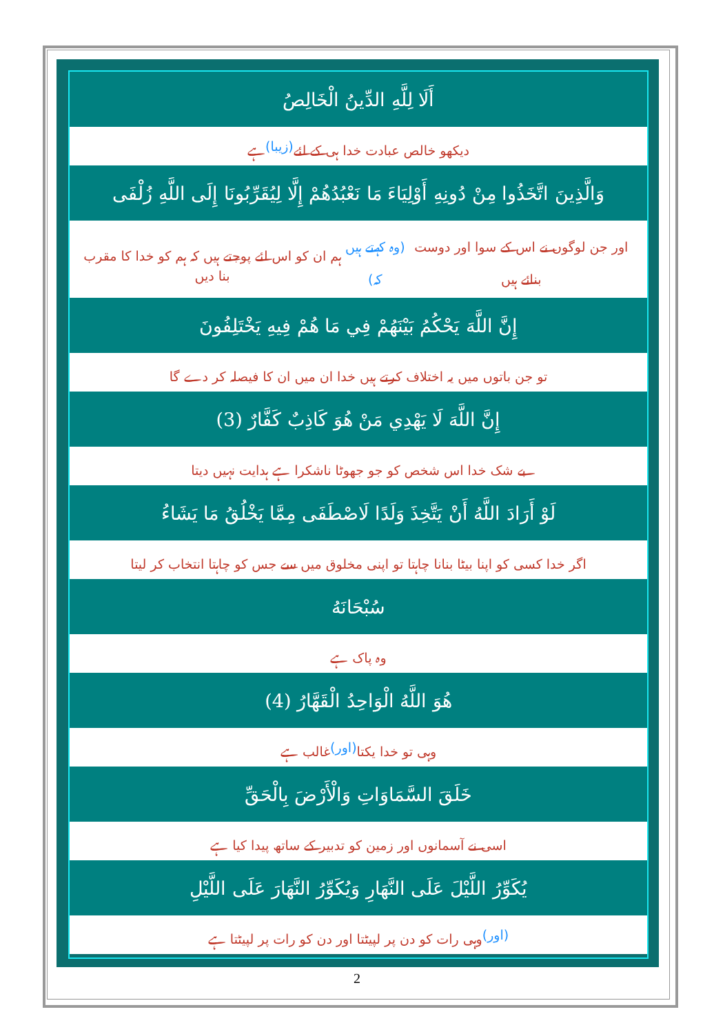أَلَا لِلَّهِ الدِّينُ الْخَالِصُ
دیکھو خالص عبادت خدا ہی کے لئے (زیبا) ہے
وَالَّذِينَ اتَّخَذُوا مِنْ دُونِهِ أَوْلِيَاءَ مَا نَعْبُدُهُمْ إِلَّا لِيُقَرِّبُونَا إِلَى اللَّهِ زُلْفَى
اور جن لوگوں نے اس کے سوا اور دوست بنائے ہیں (وہ کہتے ہیں کہ) ہم ان کو اس لئے پوجتے ہیں کہ ہم کو خدا کا مقرب بنا دیں
إِنَّ اللَّهَ يَحْكُمُ بَيْنَهُمْ فِي مَا هُمْ فِيهِ يَخْتَلِفُونَ
تو جن باتوں میں یہ اختلاف کرتے ہیں خدا ان میں ان کا فیصلہ کر دے گا
إِنَّ اللَّهَ لَا يَهْدِي مَنْ هُوَ كَاذِبٌ كَفَّارٌ (3)
بے شک خدا اس شخص کو جو جھوٹا ناشکرا ہے ہدایت نہیں دیتا
لَوْ أَرَادَ اللَّهُ أَنْ يَتَّخِذَ وَلَدًا لَاصْطَفَى مِمَّا يَخْلُقُ مَا يَشَاءُ
اگر خدا کسی کو اپنا بیٹا بنانا چاہتا تو اپنی مخلوق میں سے جس کو چاہتا انتخاب کر لیتا
سُبْحَانَهُ
وہ پاک ہے
هُوَ اللَّهُ الْوَاحِدُ الْقَهَّارُ (4)
وہی تو خدا یکتا (اور) غالب ہے
خَلَقَ السَّمَاوَاتِ وَالْأَرْضَ بِالْحَقِّ
اسی نے آسمانوں اور زمین کو تدبیر کے ساتھ پیدا کیا ہے
يُكَوِّرُ اللَّيْلَ عَلَى النَّهَارِ وَيُكَوِّرُ النَّهَارَ عَلَى اللَّيْلِ
(اور) وہی رات کو دن پر لپیٹتا اور دن کو رات پر لپیٹتا ہے
2